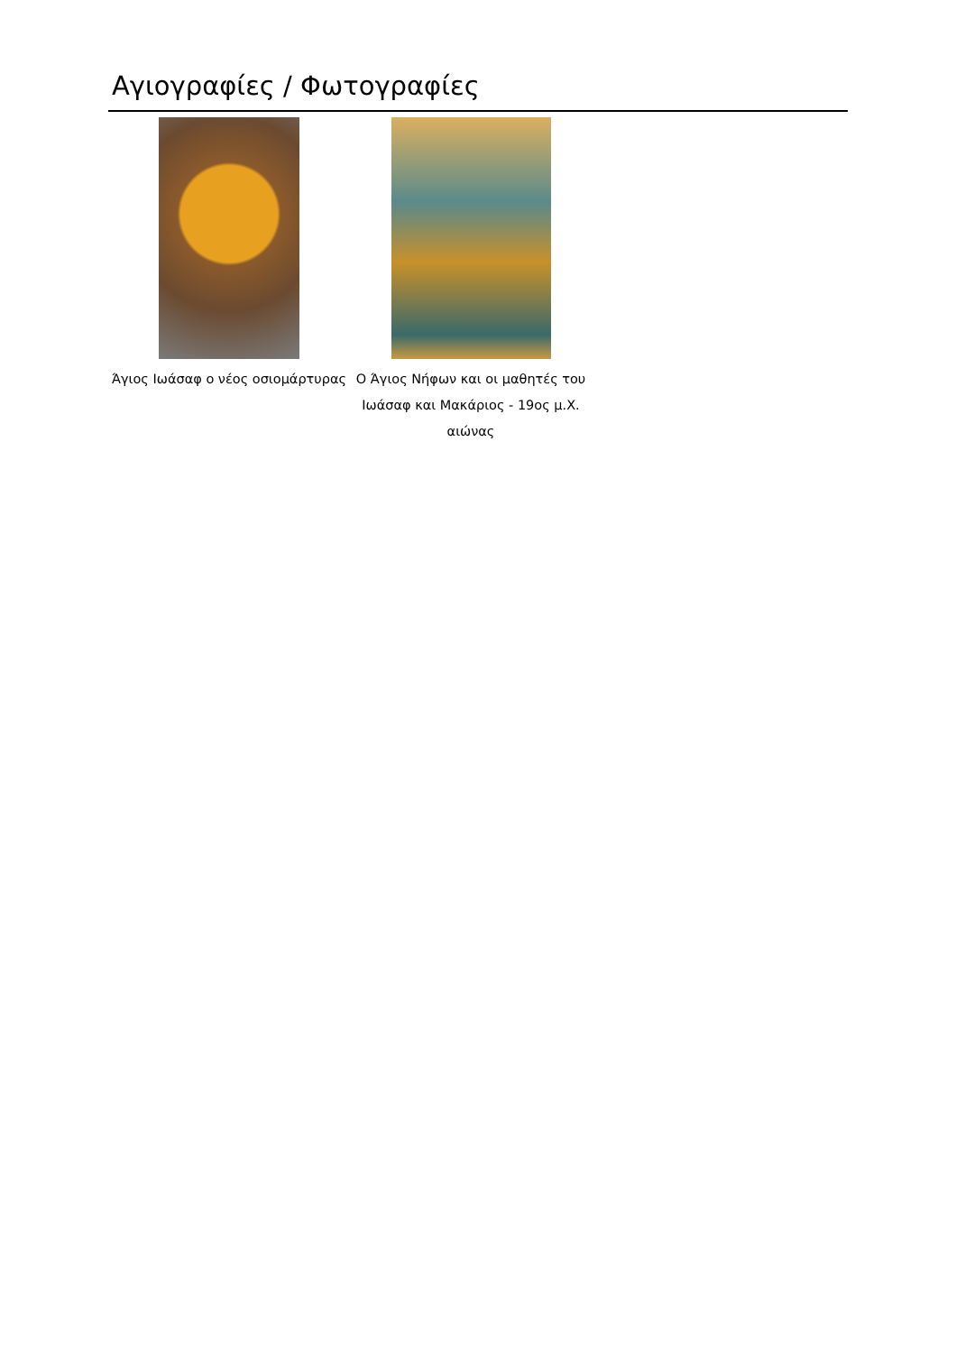Αγιογραφίες / Φωτογραφίες
Άγιος Ιωάσαφ ο νέος οσιομάρτυρας
Ο Άγιος Νήφων και οι μαθητές του Ιωάσαφ και Μακάριος - 19ος μ.Χ. αιώνας